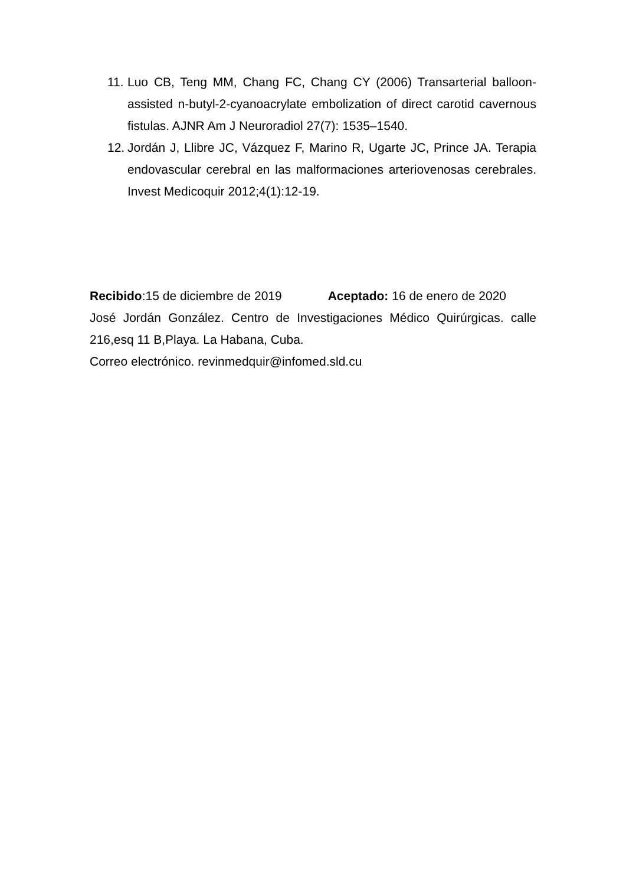11. Luo CB, Teng MM, Chang FC, Chang CY (2006) Transarterial balloon-assisted n-butyl-2-cyanoacrylate embolization of direct carotid cavernous fistulas. AJNR Am J Neuroradiol 27(7): 1535–1540.
12. Jordán J, Llibre JC, Vázquez F, Marino R, Ugarte JC, Prince JA. Terapia endovascular cerebral en las malformaciones arteriovenosas cerebrales. Invest Medicoquir 2012;4(1):12-19.
Recibido:15 de diciembre de 2019 Aceptado: 16 de enero de 2020
José Jordán González. Centro de Investigaciones Médico Quirúrgicas. calle 216,esq 11 B,Playa. La Habana, Cuba.
Correo electrónico. revinmedquir@infomed.sld.cu